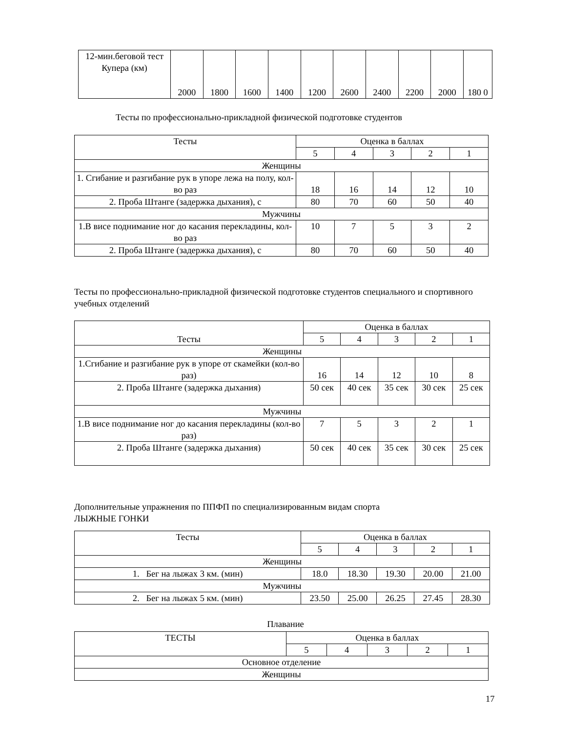| 12-мин.беговой тест Купера (км) | 2000 | 1800 | 1600 | 1400 | 1200 | 2600 | 2400 | 2200 | 2000 | 180 0 |
Тесты по профессионально-прикладной физической подготовке студентов
| Тесты | Оценка в баллах | | | | |
| | 5 | 4 | 3 | 2 | 1 |
| Женщины | | | | | |
| 1. Сгибание и разгибание рук в упоре лежа на полу, кол-во раз | 18 | 16 | 14 | 12 | 10 |
| 2. Проба Штанге (задержка дыхания), с | 80 | 70 | 60 | 50 | 40 |
| Мужчины | | | | | |
| 1.В висе поднимание ног до касания перекладины, кол-во раз | 10 | 7 | 5 | 3 | 2 |
| 2. Проба Штанге (задержка дыхания), с | 80 | 70 | 60 | 50 | 40 |
Тесты по профессионально-прикладной физической подготовке студентов специального и спортивного учебных отделений
| Тесты | Оценка в баллах | | | | |
| | 5 | 4 | 3 | 2 | 1 |
| Женщины | | | | | |
| 1.Сгибание и разгибание рук в упоре от скамейки (кол-во раз) | 16 | 14 | 12 | 10 | 8 |
| 2. Проба Штанге (задержка дыхания) | 50 сек | 40 сек | 35 сек | 30 сек | 25 сек |
| Мужчины | | | | | |
| 1.В висе поднимание ног до касания перекладины (кол-во раз) | 7 | 5 | 3 | 2 | 1 |
| 2. Проба Штанге (задержка дыхания) | 50 сек | 40 сек | 35 сек | 30 сек | 25 сек |
Дополнительные упражнения по ППФП по специализированным видам спорта
ЛЫЖНЫЕ ГОНКИ
| Тесты | Оценка в баллах | | | | |
| | 5 | 4 | 3 | 2 | 1 |
| Женщины | | | | | |
| 1. Бег на лыжах 3 км. (мин) | 18.0 | 18.30 | 19.30 | 20.00 | 21.00 |
| Мужчины | | | | | |
| 2. Бег на лыжах 5 км. (мин) | 23.50 | 25.00 | 26.25 | 27.45 | 28.30 |
Плавание
| ТЕСТЫ | Оценка в баллах | | | | |
| | 5 | 4 | 3 | 2 | 1 |
| Основное отделение | | | | | |
| Женщины | | | | | |
17